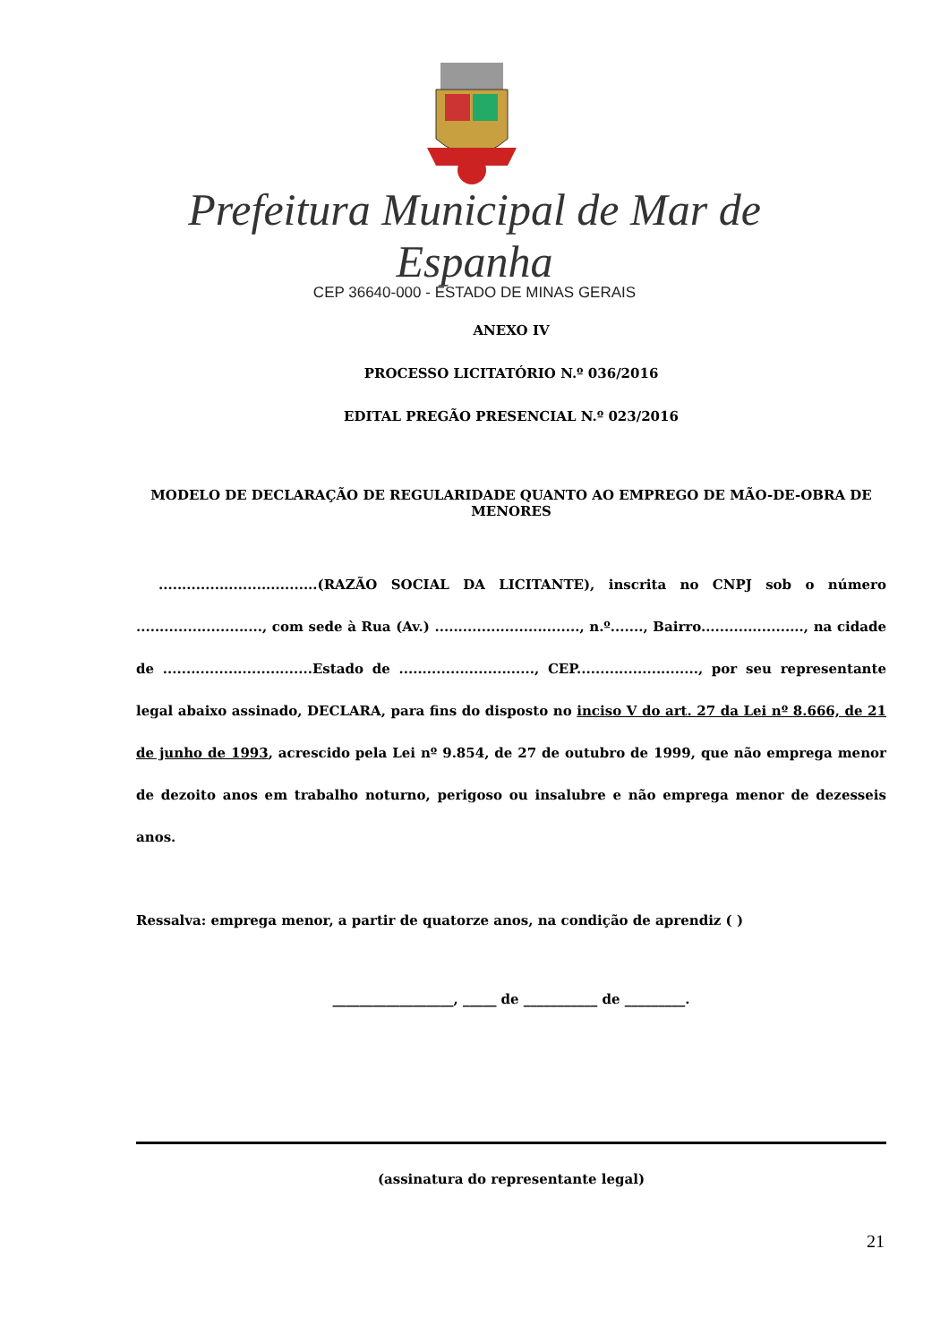Prefeitura Municipal de Mar de Espanha
CEP 36640-000 - ESTADO DE MINAS GERAIS
ANEXO IV
PROCESSO LICITATÓRIO N.º 036/2016
EDITAL PREGÃO PRESENCIAL N.º 023/2016
MODELO DE DECLARAÇÃO DE REGULARIDADE QUANTO AO EMPREGO DE MÃO-DE-OBRA DE MENORES
..................................(RAZÃO SOCIAL DA LICITANTE), inscrita no CNPJ sob o número ..........................., com sede à Rua (Av.) ..............................., n.º......., Bairro......................, na cidade de ................................Estado de ............................., CEP.........................., por seu representante legal abaixo assinado, DECLARA, para fins do disposto no inciso V do art. 27 da Lei nº 8.666, de 21 de junho de 1993, acrescido pela Lei nº 9.854, de 27 de outubro de 1999, que não emprega menor de dezoito anos em trabalho noturno, perigoso ou insalubre e não emprega menor de dezesseis anos.
Ressalva: emprega menor, a partir de quatorze anos, na condição de aprendiz ( )
__________________, _____ de ___________ de _________.
(assinatura do representante legal)
21